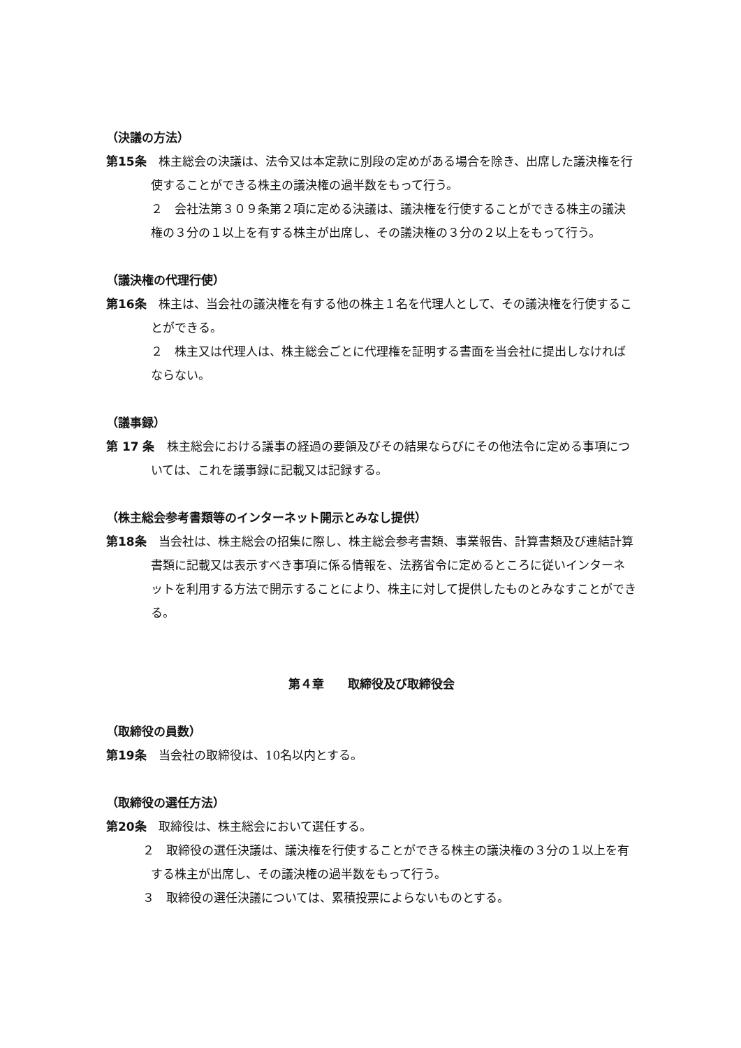（決議の方法）
第15条　株主総会の決議は、法令又は本定款に別段の定めがある場合を除き、出席した議決権を行使することができる株主の議決権の過半数をもって行う。
２　会社法第３０９条第２項に定める決議は、議決権を行使することができる株主の議決権の３分の１以上を有する株主が出席し、その議決権の３分の２以上をもって行う。
（議決権の代理行使）
第16条　株主は、当会社の議決権を有する他の株主１名を代理人として、その議決権を行使することができる。
２　株主又は代理人は、株主総会ごとに代理権を証明する書面を当会社に提出しなければならない。
（議事録）
第 17 条　株主総会における議事の経過の要領及びその結果ならびにその他法令に定める事項については、これを議事録に記載又は記録する。
（株主総会参考書類等のインターネット開示とみなし提供）
第18条　当会社は、株主総会の招集に際し、株主総会参考書類、事業報告、計算書類及び連結計算書類に記載又は表示すべき事項に係る情報を、法務省令に定めるところに従いインターネットを利用する方法で開示することにより、株主に対して提供したものとみなすことができる。
第４章　　取締役及び取締役会
（取締役の員数）
第19条　当会社の取締役は、10名以内とする。
（取締役の選任方法）
第20条　取締役は、株主総会において選任する。
２　取締役の選任決議は、議決権を行使することができる株主の議決権の３分の１以上を有する株主が出席し、その議決権の過半数をもって行う。
３　取締役の選任決議については、累積投票によらないものとする。